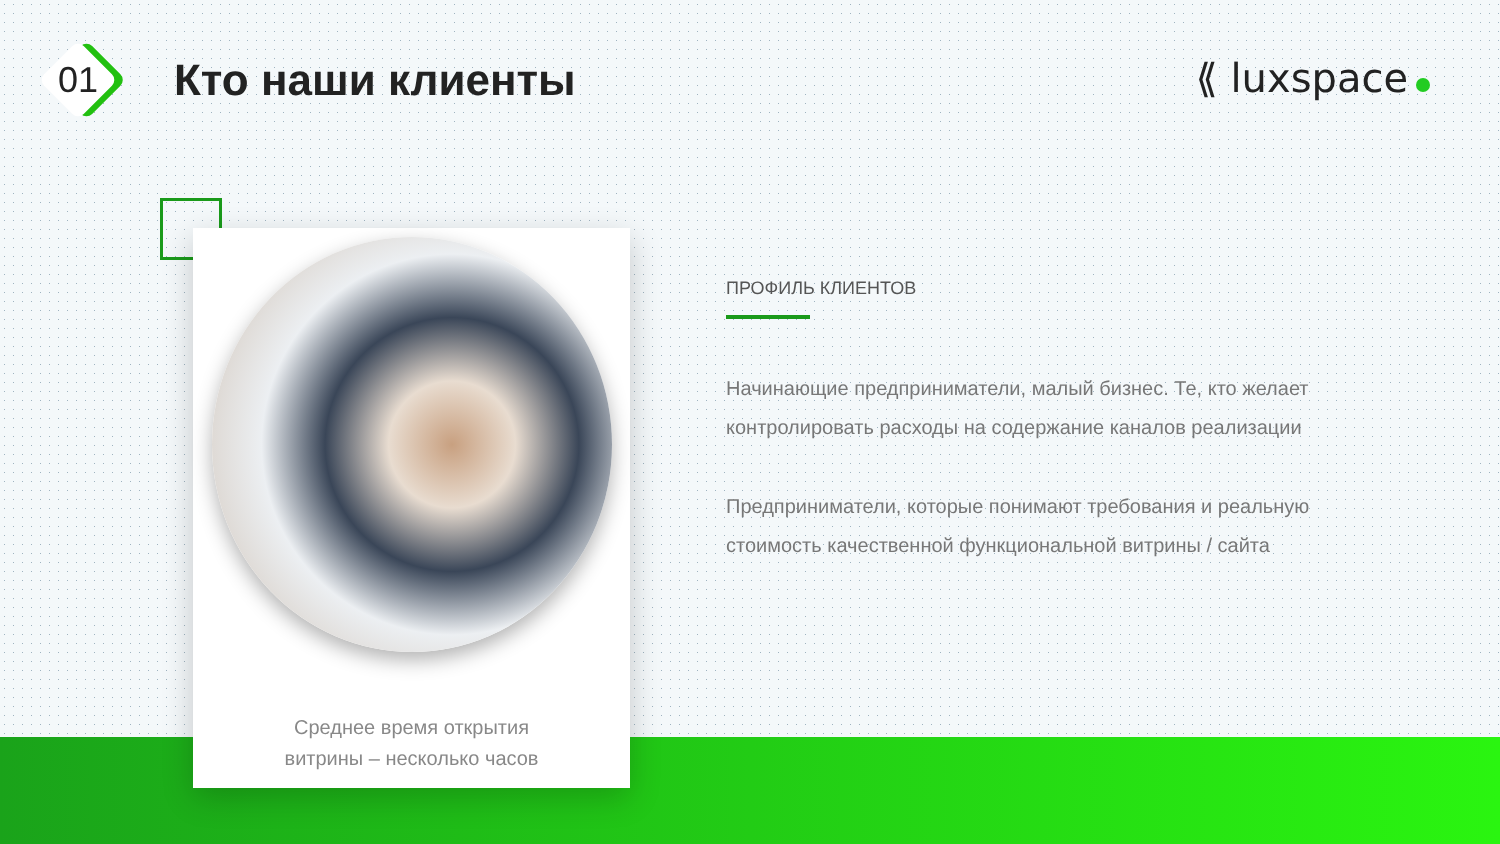01
Кто наши клиенты
⟪ luxspace
Среднее время открытия
витрины – несколько часов
ПРОФИЛЬ КЛИЕНТОВ
Начинающие предприниматели, малый бизнес. Те, кто желает контролировать расходы на содержание каналов реализации
Предприниматели, которые понимают требования и реальную стоимость качественной функциональной витрины / сайта